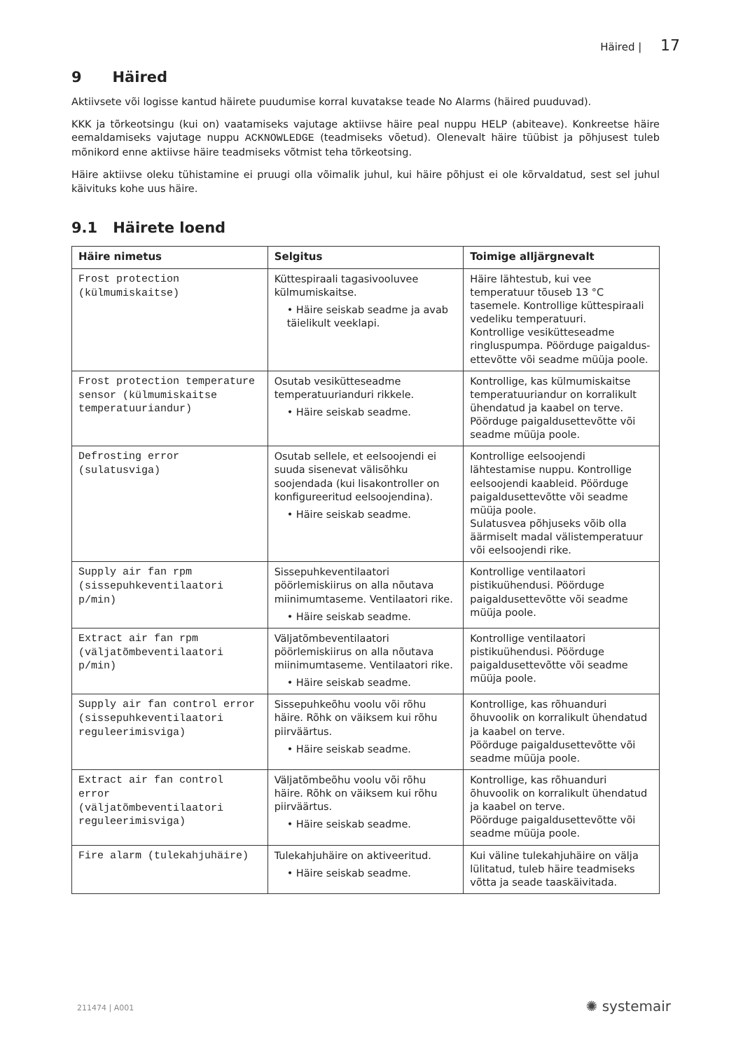Häired | 17
9 Häired
Aktiivsete või logisse kantud häirete puudumise korral kuvatakse teade No Alarms (häired puuduvad).
KKK ja tõrkeotsingu (kui on) vaatamiseks vajutage aktiivse häire peal nuppu HELP (abiteave). Konkreetse häire eemaldamiseks vajutage nuppu ACKNOWLEDGE (teadmiseks võetud). Olenevalt häire tüübist ja põhjusest tuleb mõnikord enne aktiivse häire teadmiseks võtmist teha tõrkeotsing.
Häire aktiivse oleku tühistamine ei pruugi olla võimalik juhul, kui häire põhjust ei ole kõrvaldatud, sest sel juhul käivituks kohe uus häire.
9.1 Häirete loend
| Häire nimetus | Selgitus | Toimige alljärgnevalt |
| --- | --- | --- |
| Frost protection (külmumiskaitse) | Küttespiraali tagasivooluvee külmumiskaitse. • Häire seiskab seadme ja avab täielikult veeklapi. | Häire lähtestub, kui vee temperatuur tõuseb 13 °C tasemele. Kontrollige küttespiraali vedeliku temperatuuri. Kontrollige vesikütteseadme ringluspumpa. Pöörduge paigaldus-ettevõtte või seadme müüja poole. |
| Frost protection temperature sensor (külmumiskaitse temperatuuriandur) | Osutab vesikütteseadme temperatuurianduri rikkele. • Häire seiskab seadme. | Kontrollige, kas külmumiskaitse temperatuuriandur on korralikult ühendatud ja kaabel on terve. Pöörduge paigaldusettevõtte või seadme müüja poole. |
| Defrosting error (sulatusviga) | Osutab sellele, et eelsoojendi ei suuda sisenevat välisõhku soojendada (kui lisakontroller on konfigureeritud eelsoojendina). • Häire seiskab seadme. | Kontrollige eelsoojendi lähtestamise nuppu. Kontrollige eelsoojendi kaableid. Pöörduge paigaldusettevõtte või seadme müüja poole. Sulatusvea põhjuseks võib olla äärmiselt madal välistemperatuur või eelsoojendi rike. |
| Supply air fan rpm (sissepuhkeventilaatori p/min) | Sissepuhkeventilaatori pöörlemiskiirus on alla nõutava miinimumtaseme. Ventilaatori rike. • Häire seiskab seadme. | Kontrollige ventilaatori pistikuühendusi. Pöörduge paigaldusettevõtte või seadme müüja poole. |
| Extract air fan rpm (väljatõmbeventilaatori p/min) | Väljatõmbeventilaatori pöörlemiskiirus on alla nõutava miinimumtaseme. Ventilaatori rike. • Häire seiskab seadme. | Kontrollige ventilaatori pistikuühendusi. Pöörduge paigaldusettevõtte või seadme müüja poole. |
| Supply air fan control error (sissepuhkeventilaatori reguleerimisviga) | Sissepuhkeõhu voolu või rõhu häire. Rõhk on väiksem kui rõhu piirväärtus. • Häire seiskab seadme. | Kontrollige, kas rõhuanduri õhuvoolik on korralikult ühendatud ja kaabel on terve. Pöörduge paigaldusettevõtte või seadme müüja poole. |
| Extract air fan control error (väljatõmbeventilaatori reguleerimisviga) | Väljatõmbeõhu voolu või rõhu häire. Rõhk on väiksem kui rõhu piirväärtus. • Häire seiskab seadme. | Kontrollige, kas rõhuanduri õhuvoolik on korralikult ühendatud ja kaabel on terve. Pöörduge paigaldusettevõtte või seadme müüja poole. |
| Fire alarm (tulekahjuhäire) | Tulekahjuhäire on aktiveeritud. • Häire seiskab seadme. | Kui väline tulekahjuhäire on välja lülitatud, tuleb häire teadmiseks võtta ja seade taaskäivitada. |
211474 | A001 ✺ systemair